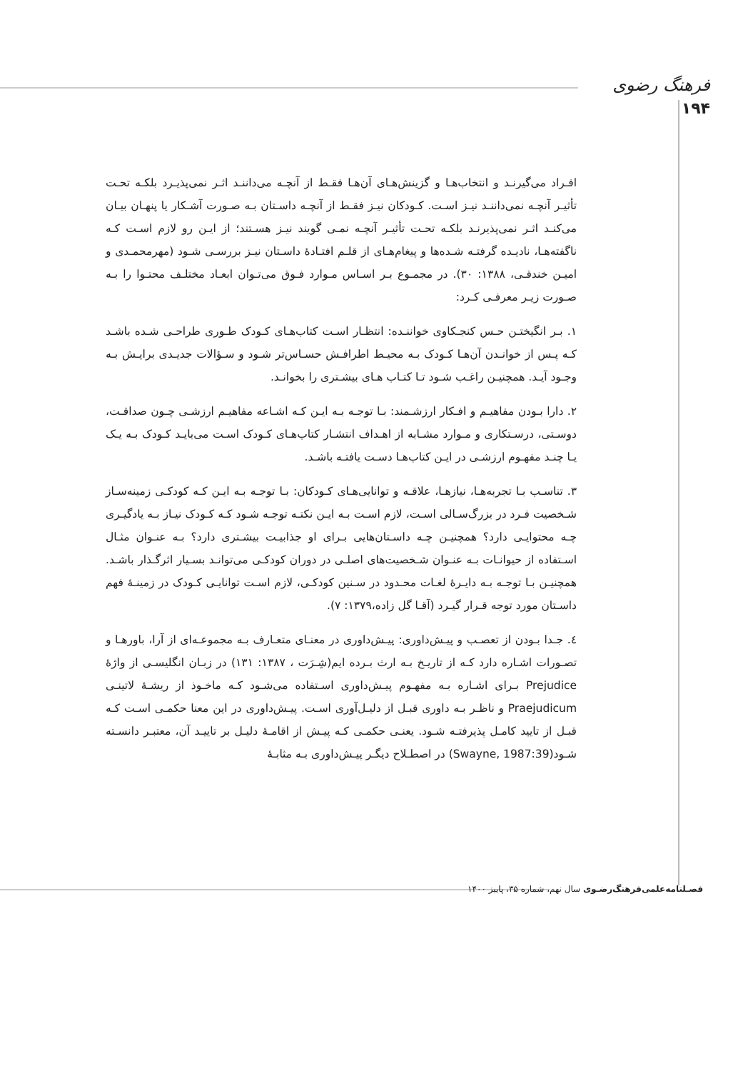فرهنگ رضوی
۱۹۴
افـراد می‌گیرنـد و انتخاب‌هـا و گزینش‌هـای آن‌هـا فقـط از آنچـه می‌داننـد اثـر نمی‌پذیـرد بلکـه تحـت تأثیـر آنچـه نمی‌داننـد نیـز اسـت. کـودکان نیـز فقـط از آنچـه داسـتان بـه صـورت آشـکار یا پنهـان بیـان می‌کنـد اثـر نمی‌پذیرنـد بلکـه تحـت تأثیـر آنچـه نمـی گویند نیـز هسـتند؛ از ایـن رو لازم اسـت کـه ناگفته‌هـا، نادیـده گرفتـه شـده‌ها و پیغام‌هـای از قلـم افتـادۀ داسـتان نیـز بررسـی شـود (مهرمحمـدی و امیـن خندقـی، ۱۳۸۸: ۳۰). در مجمـوع بـر اسـاس مـوارد فـوق می‌تـوان ابعـاد مختلـف محتـوا را بـه صـورت زیـر معرفـی کـرد:
۱. بـر انگیختـن حـس کنجـکاوی خواننـده: انتظـار اسـت کتاب‌هـای کـودک طـوری طراحـی شـده باشـد کـه پـس از خوانـدن آن‌هـا کـودک بـه محیـط اطرافـش حسـاس‌تر شـود و سـؤالات جدیـدی برایـش بـه وجـود آیـد. همچنیـن راغـب شـود تـا کتـاب هـای بیشـتری را بخوانـد.
۲. دارا بـودن مفاهیـم و افـکار ارزشـمند: بـا توجـه بـه ایـن کـه اشـاعه مفاهیـم ارزشـی چـون صداقـت، دوسـتی، درسـتکاری و مـوارد مشـابه از اهـداف انتشـار کتاب‌هـای کـودک اسـت می‌بایـد کـودک بـه یـک یـا چنـد مفهـوم ارزشـی در ایـن کتاب‌هـا دسـت یافتـه باشـد.
۳. تناسـب بـا تجربه‌هـا، نیازهـا، علاقـه و توانایی‌هـای کـودکان: بـا توجـه بـه ایـن کـه کودکـی زمینه‌سـاز شـخصیت فـرد در بزرگ‌سـالی اسـت، لازم اسـت بـه ایـن نکتـه توجـه شـود کـه کـودک نیـاز بـه یادگیـری چـه محتوایـی دارد؟ همچنیـن چـه داسـتان‌هایی بـرای او جذابیـت بیشـتری دارد؟ بـه عنـوان مثـال اسـتفاده از حیوانـات بـه عنـوان شـخصیت‌های اصلـی در دوران کودکـی می‌توانـد بسـیار اثرگـذار باشـد. همچنیـن بـا توجـه بـه دایـرۀ لغـات محـدود در سـنین کودکـی، لازم اسـت توانایـی کـودک در زمینـۀ فهم داسـتان مورد توجه قـرار گیـرد (آقـا گل زاده،۱۳۷۹: ۷).
٤. جـدا بـودن از تعصـب و پیـش‌داوری: پیـش‌داوری در معنـای متعـارف بـه مجموعـه‌ای از آرا، باورهـا و تصـورات اشـاره دارد کـه از تاریـخ بـه ارث بـرده ایم(شِـرَت ، ۱۳۸۷: ۱۳۱) در زبـان انگلیسـی از واژۀ Prejudice بـرای اشـاره بـه مفهـوم پیـش‌داوری اسـتفاده می‌شـود کـه ماخـوذ از ریشـۀ لاتینـی Praejudicum و ناظـر بـه داوری قبـل از دلیـل‌آوری اسـت. پیـش‌داوری در این معنا حکمـی اسـت کـه قبـل از تایید کامـل پذیرفتـه شـود. یعنـی حکمـی کـه پیـش از اقامـۀ دلیـل بر تاییـد آن، معتبـر دانسـته شـود(Swayne, 1987:39) در اصطـلاح دیگـر پیـش‌داوری بـه مثابـۀ
فصـلنامه‌علمی‌فرهنگ‌رضـوی سال نهم، شماره ۳۵، پاییز ۱۴۰۰